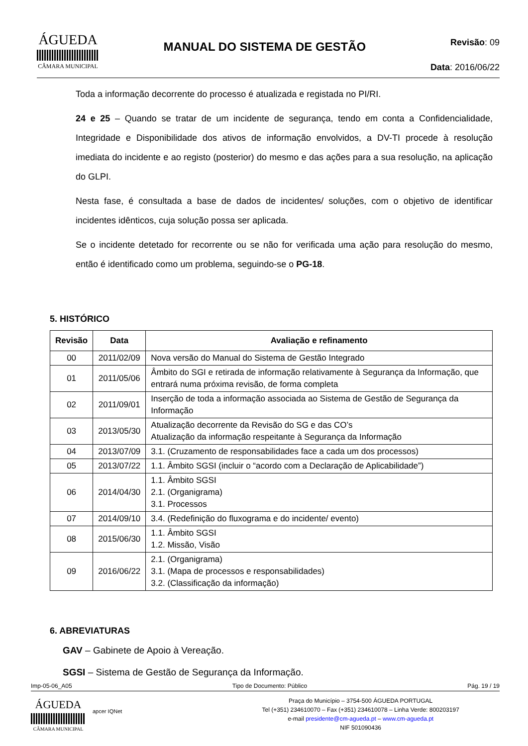ÁGUEDA
CÂMARA MUNICIPAL
MANUAL DO SISTEMA DE GESTÃO
Revisão: 09
Data: 2016/06/22
Toda a informação decorrente do processo é atualizada e registada no PI/RI.
24 e 25 – Quando se tratar de um incidente de segurança, tendo em conta a Confidencialidade, Integridade e Disponibilidade dos ativos de informação envolvidos, a DV-TI procede à resolução imediata do incidente e ao registo (posterior) do mesmo e das ações para a sua resolução, na aplicação do GLPI.
Nesta fase, é consultada a base de dados de incidentes/ soluções, com o objetivo de identificar incidentes idênticos, cuja solução possa ser aplicada.
Se o incidente detetado for recorrente ou se não for verificada uma ação para resolução do mesmo, então é identificado como um problema, seguindo-se o PG-18.
5. HISTÓRICO
| Revisão | Data | Avaliação e refinamento |
| --- | --- | --- |
| 00 | 2011/02/09 | Nova versão do Manual do Sistema de Gestão Integrado |
| 01 | 2011/05/06 | Âmbito do SGI e retirada de informação relativamente à Segurança da Informação, que entrará numa próxima revisão, de forma completa |
| 02 | 2011/09/01 | Inserção de toda a informação associada ao Sistema de Gestão de Segurança da Informação |
| 03 | 2013/05/30 | Atualização decorrente da Revisão do SG e das CO’s Atualização da informação respeitante à Segurança da Informação |
| 04 | 2013/07/09 | 3.1. (Cruzamento de responsabilidades face a cada um dos processos) |
| 05 | 2013/07/22 | 1.1. Âmbito SGSI (incluir o “acordo com a Declaração de Aplicabilidade”) |
| 06 | 2014/04/30 | 1.1. Âmbito SGSI 2.1. (Organigrama) 3.1. Processos |
| 07 | 2014/09/10 | 3.4. (Redefinição do fluxograma e do incidente/ evento) |
| 08 | 2015/06/30 | 1.1. Âmbito SGSI 1.2. Missão, Visão |
| 09 | 2016/06/22 | 2.1. (Organigrama) 3.1. (Mapa de processos e responsabilidades) 3.2. (Classificação da informação) |
6. ABREVIATURAS
GAV – Gabinete de Apoio à Vereação.
SGSI – Sistema de Gestão de Segurança da Informação.
Imp-05-06_A05 Tipo de Documento: Público Pág. 19 / 19
ÁGUEDA
CÂMARA MUNICIPAL
apcer IQNet
Praça do Município – 3754-500 ÁGUEDA PORTUGAL
Tel (+351) 234610070 – Fax (+351) 234610078 – Linha Verde: 800203197
e-mail presidente@cm-agueda.pt – www.cm-agueda.pt
NIF 501090436